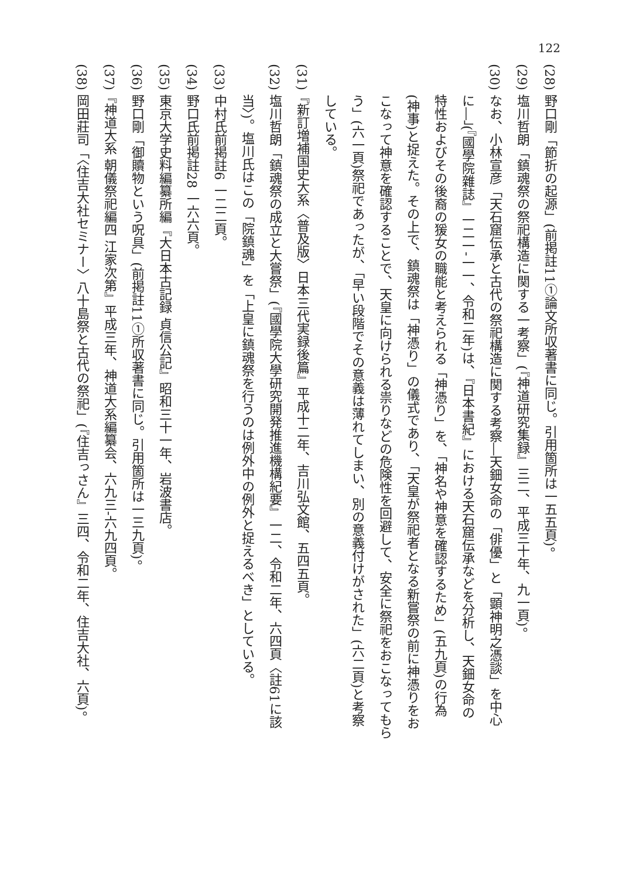122
(28) 野口剛「節折の起源」(前掲註11①論文所収著書に同じ。引用箇所は一五五頁)。
(29) 塩川哲朗「鎮魂祭の祭祀構造に関する一考察」(『神道研究集録』三二、平成三十年、九一頁)。
(30) なお、小林宣彦「天石窟伝承と古代の祭祀構造に関する考察―天鈿女命の「俳優」と「顕神明之憑談」を中心
に―」(『國學院雜誌』一二一‐一一、令和二年)は、『日本書紀』における天石窟伝承などを分析し、天鈿女命の
特性およびその後裔の猨女の職能と考えられる「神憑り」を、「神名や神意を確認するため」(五九頁)の行為
(神事)と捉えた。その上で、鎮魂祭は「神憑り」の儀式であり、「天皇が祭祀者となる新嘗祭の前に神憑りをお
こなって神意を確認することで、天皇に向けられる祟りなどの危険性を回避して、安全に祭祀をおこなってもら
う」(六一頁)祭祀であったが、「早い段階でその意義は薄れてしまい、別の意義付けがされた」(六二頁)と考察
している。
(31)『新訂増補国史大系〈普及版〉日本三代実録後篇』平成十二年、吉川弘文館、五四五頁。
(32) 塩川哲朗「鎮魂祭の成立と大嘗祭」(『國學院大學研究開発推進機構紀要』一二、令和二年、六四頁〈註61に該
当〉)。塩川氏はこの「院鎮魂」を「上皇に鎮魂祭を行うのは例外中の例外と捉えるべき」としている。
(33) 中村氏前掲註6 一二二頁。
(34) 野口氏前掲註28 一六六頁。
(35) 東京大学史料編纂所編『大日本古記録 貞信公記』昭和三十一年、岩波書店。
(36) 野口剛「御贖物という呪具」(前掲註11①所収著書に同じ。引用箇所は一三九頁)。
(37)『神道大系 朝儀祭祀編四 江家次第』平成三年、神道大系編纂会、六九三‐六九四頁。
(38) 岡田莊司「〈住吉大社セミナー〉八十島祭と古代の祭祀」(『住吉っさん』三四、令和二年、住吉大社、六頁)。